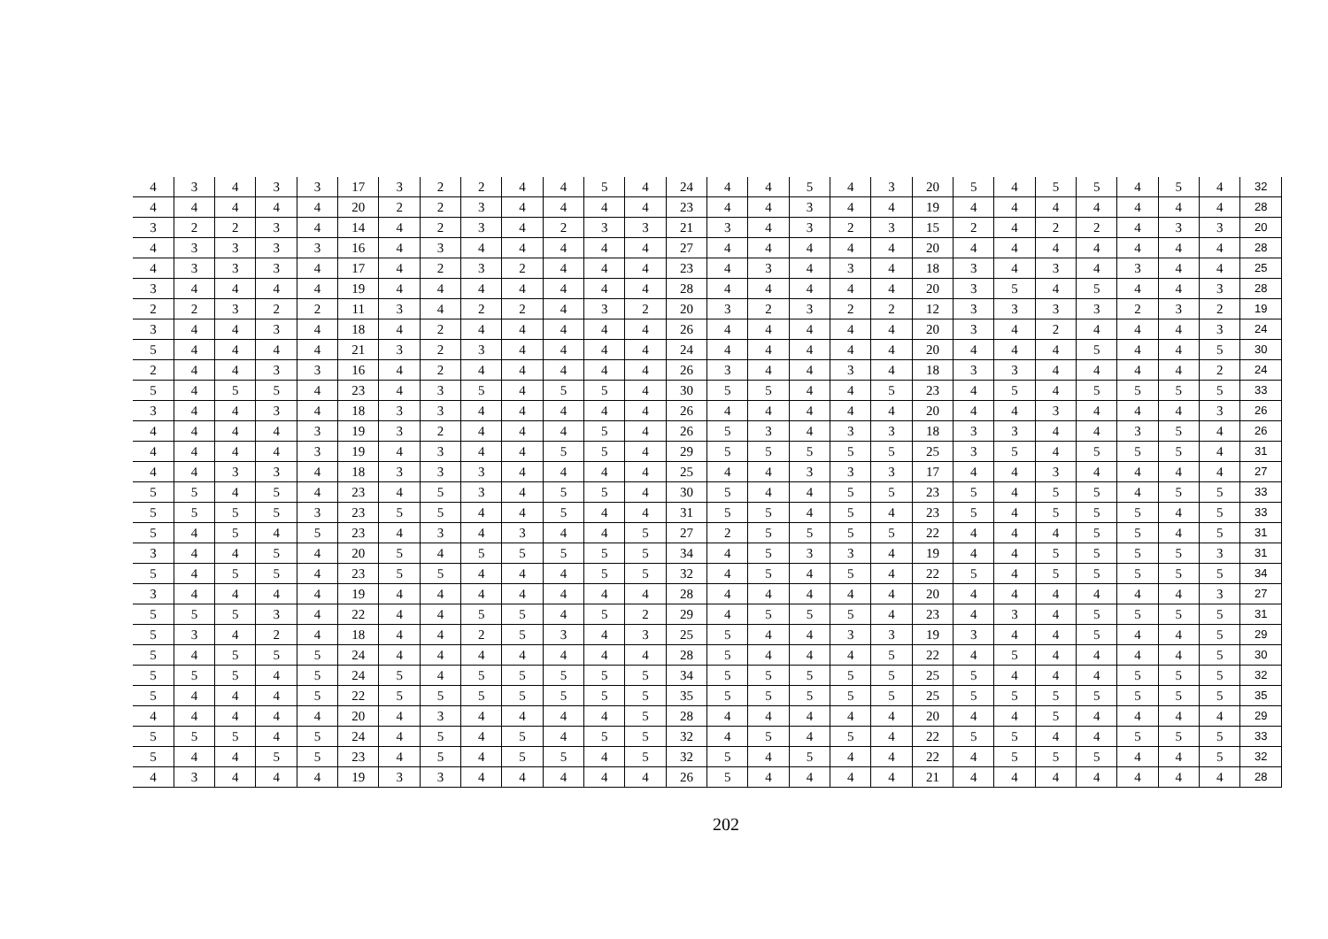| 4 | 3 | 4 | 3 | 3 | 17 | 3 | 2 | 2 | 4 | 4 | 5 | 4 | 24 | 4 | 4 | 5 | 4 | 3 | 20 | 5 | 4 | 5 | 5 | 4 | 5 | 4 | 32 |
| 4 | 4 | 4 | 4 | 4 | 20 | 2 | 2 | 3 | 4 | 4 | 4 | 4 | 23 | 4 | 4 | 3 | 4 | 4 | 19 | 4 | 4 | 4 | 4 | 4 | 4 | 4 | 28 |
| 3 | 2 | 2 | 3 | 4 | 14 | 4 | 2 | 3 | 4 | 2 | 3 | 3 | 21 | 3 | 4 | 3 | 2 | 3 | 15 | 2 | 4 | 2 | 2 | 4 | 3 | 3 | 20 |
| 4 | 3 | 3 | 3 | 3 | 16 | 4 | 3 | 4 | 4 | 4 | 4 | 4 | 27 | 4 | 4 | 4 | 4 | 4 | 20 | 4 | 4 | 4 | 4 | 4 | 4 | 4 | 28 |
| 4 | 3 | 3 | 3 | 4 | 17 | 4 | 2 | 3 | 2 | 4 | 4 | 4 | 23 | 4 | 3 | 4 | 3 | 4 | 18 | 3 | 4 | 3 | 4 | 3 | 4 | 4 | 25 |
| 3 | 4 | 4 | 4 | 4 | 19 | 4 | 4 | 4 | 4 | 4 | 4 | 4 | 28 | 4 | 4 | 4 | 4 | 4 | 20 | 3 | 5 | 4 | 5 | 4 | 4 | 3 | 28 |
| 2 | 2 | 3 | 2 | 2 | 11 | 3 | 4 | 2 | 2 | 4 | 3 | 2 | 20 | 3 | 2 | 3 | 2 | 2 | 12 | 3 | 3 | 3 | 3 | 2 | 3 | 2 | 19 |
| 3 | 4 | 4 | 3 | 4 | 18 | 4 | 2 | 4 | 4 | 4 | 4 | 4 | 26 | 4 | 4 | 4 | 4 | 4 | 20 | 3 | 4 | 2 | 4 | 4 | 4 | 3 | 24 |
| 5 | 4 | 4 | 4 | 4 | 21 | 3 | 2 | 3 | 4 | 4 | 4 | 4 | 24 | 4 | 4 | 4 | 4 | 4 | 20 | 4 | 4 | 4 | 5 | 4 | 4 | 5 | 30 |
| 2 | 4 | 4 | 3 | 3 | 16 | 4 | 2 | 4 | 4 | 4 | 4 | 4 | 26 | 3 | 4 | 4 | 3 | 4 | 18 | 3 | 3 | 4 | 4 | 4 | 4 | 2 | 24 |
| 5 | 4 | 5 | 5 | 4 | 23 | 4 | 3 | 5 | 4 | 5 | 5 | 4 | 30 | 5 | 5 | 4 | 4 | 5 | 23 | 4 | 5 | 4 | 5 | 5 | 5 | 5 | 33 |
| 3 | 4 | 4 | 3 | 4 | 18 | 3 | 3 | 4 | 4 | 4 | 4 | 4 | 26 | 4 | 4 | 4 | 4 | 4 | 20 | 4 | 4 | 3 | 4 | 4 | 4 | 3 | 26 |
| 4 | 4 | 4 | 4 | 3 | 19 | 3 | 2 | 4 | 4 | 4 | 5 | 4 | 26 | 5 | 3 | 4 | 3 | 3 | 18 | 3 | 3 | 4 | 4 | 3 | 5 | 4 | 26 |
| 4 | 4 | 4 | 4 | 3 | 19 | 4 | 3 | 4 | 4 | 5 | 5 | 4 | 29 | 5 | 5 | 5 | 5 | 5 | 25 | 3 | 5 | 4 | 5 | 5 | 5 | 4 | 31 |
| 4 | 4 | 3 | 3 | 4 | 18 | 3 | 3 | 3 | 4 | 4 | 4 | 4 | 25 | 4 | 4 | 3 | 3 | 3 | 17 | 4 | 4 | 3 | 4 | 4 | 4 | 4 | 27 |
| 5 | 5 | 4 | 5 | 4 | 23 | 4 | 5 | 3 | 4 | 5 | 5 | 4 | 30 | 5 | 4 | 4 | 5 | 5 | 23 | 5 | 4 | 5 | 5 | 4 | 5 | 5 | 33 |
| 5 | 5 | 5 | 5 | 3 | 23 | 5 | 5 | 4 | 4 | 5 | 4 | 4 | 31 | 5 | 5 | 4 | 5 | 4 | 23 | 5 | 4 | 5 | 5 | 5 | 4 | 5 | 33 |
| 5 | 4 | 5 | 4 | 5 | 23 | 4 | 3 | 4 | 3 | 4 | 4 | 5 | 27 | 2 | 5 | 5 | 5 | 5 | 22 | 4 | 4 | 4 | 5 | 5 | 4 | 5 | 31 |
| 3 | 4 | 4 | 5 | 4 | 20 | 5 | 4 | 5 | 5 | 5 | 5 | 5 | 34 | 4 | 5 | 3 | 3 | 4 | 19 | 4 | 4 | 5 | 5 | 5 | 5 | 3 | 31 |
| 5 | 4 | 5 | 5 | 4 | 23 | 5 | 5 | 4 | 4 | 4 | 5 | 5 | 32 | 4 | 5 | 4 | 5 | 4 | 22 | 5 | 4 | 5 | 5 | 5 | 5 | 5 | 34 |
| 3 | 4 | 4 | 4 | 4 | 19 | 4 | 4 | 4 | 4 | 4 | 4 | 4 | 28 | 4 | 4 | 4 | 4 | 4 | 20 | 4 | 4 | 4 | 4 | 4 | 4 | 3 | 27 |
| 5 | 5 | 5 | 3 | 4 | 22 | 4 | 4 | 5 | 5 | 4 | 5 | 2 | 29 | 4 | 5 | 5 | 5 | 4 | 23 | 4 | 3 | 4 | 5 | 5 | 5 | 5 | 31 |
| 5 | 3 | 4 | 2 | 4 | 18 | 4 | 4 | 2 | 5 | 3 | 4 | 3 | 25 | 5 | 4 | 4 | 3 | 3 | 19 | 3 | 4 | 4 | 5 | 4 | 4 | 5 | 29 |
| 5 | 4 | 5 | 5 | 5 | 24 | 4 | 4 | 4 | 4 | 4 | 4 | 4 | 28 | 5 | 4 | 4 | 4 | 5 | 22 | 4 | 5 | 4 | 4 | 4 | 4 | 5 | 30 |
| 5 | 5 | 5 | 4 | 5 | 24 | 5 | 4 | 5 | 5 | 5 | 5 | 5 | 34 | 5 | 5 | 5 | 5 | 5 | 25 | 5 | 4 | 4 | 4 | 5 | 5 | 5 | 32 |
| 5 | 4 | 4 | 4 | 5 | 22 | 5 | 5 | 5 | 5 | 5 | 5 | 5 | 35 | 5 | 5 | 5 | 5 | 5 | 25 | 5 | 5 | 5 | 5 | 5 | 5 | 5 | 35 |
| 4 | 4 | 4 | 4 | 4 | 20 | 4 | 3 | 4 | 4 | 4 | 4 | 5 | 28 | 4 | 4 | 4 | 4 | 4 | 20 | 4 | 4 | 5 | 4 | 4 | 4 | 4 | 29 |
| 5 | 5 | 5 | 4 | 5 | 24 | 4 | 5 | 4 | 5 | 4 | 5 | 5 | 32 | 4 | 5 | 4 | 5 | 4 | 22 | 5 | 5 | 4 | 4 | 5 | 5 | 5 | 33 |
| 5 | 4 | 4 | 5 | 5 | 23 | 4 | 5 | 4 | 5 | 5 | 4 | 5 | 32 | 5 | 4 | 5 | 4 | 4 | 22 | 4 | 5 | 5 | 5 | 4 | 4 | 5 | 32 |
| 4 | 3 | 4 | 4 | 4 | 19 | 3 | 3 | 4 | 4 | 4 | 4 | 4 | 26 | 5 | 4 | 4 | 4 | 4 | 21 | 4 | 4 | 4 | 4 | 4 | 4 | 4 | 28 |
202